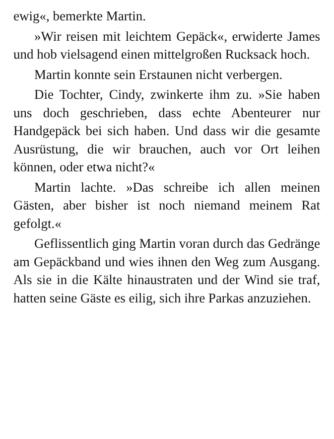ewig«, bemerkte Martin.
»Wir reisen mit leichtem Gepäck«, erwiderte James und hob vielsagend einen mittelgroßen Rucksack hoch.
Martin konnte sein Erstaunen nicht verbergen.
Die Tochter, Cindy, zwinkerte ihm zu. »Sie haben uns doch geschrieben, dass echte Abenteurer nur Handgepäck bei sich haben. Und dass wir die gesamte Ausrüstung, die wir brauchen, auch vor Ort leihen können, oder etwa nicht?«
Martin lachte. »Das schreibe ich allen meinen Gästen, aber bisher ist noch niemand meinem Rat gefolgt.«
Geflissentlich ging Martin voran durch das Gedränge am Gepäckband und wies ihnen den Weg zum Ausgang. Als sie in die Kälte hinaustraten und der Wind sie traf, hatten seine Gäste es eilig, sich ihre Parkas anzuziehen.